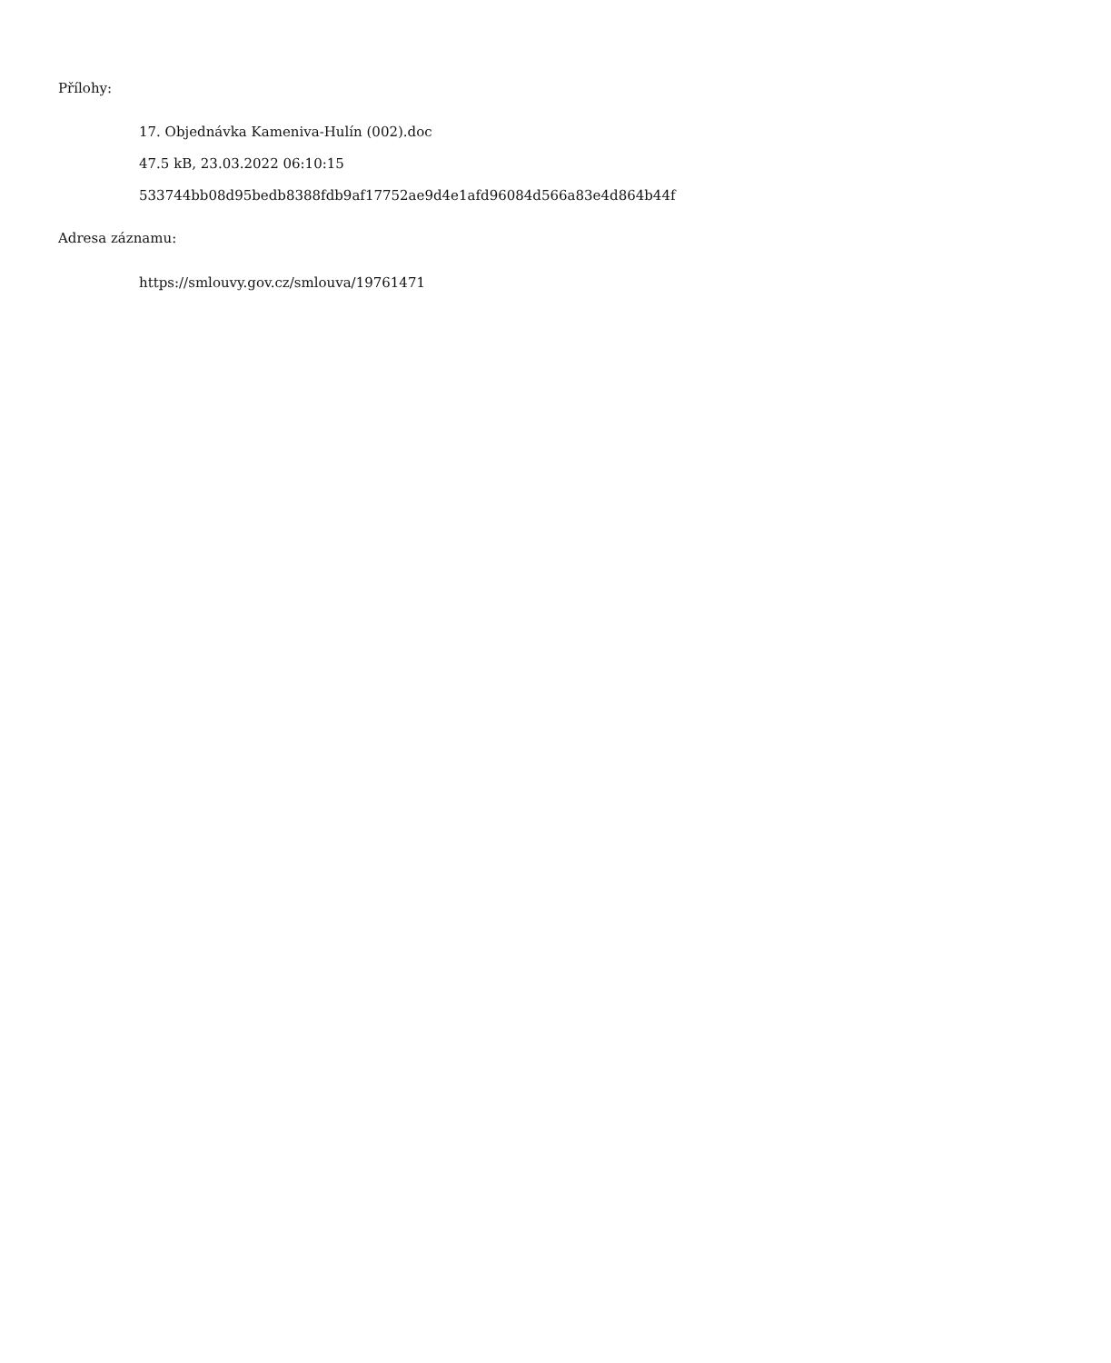Přílohy:
17. Objednávka Kameniva-Hulín (002).doc
47.5 kB, 23.03.2022 06:10:15
533744bb08d95bedb8388fdb9af17752ae9d4e1afd96084d566a83e4d864b44f
Adresa záznamu:
https://smlouvy.gov.cz/smlouva/19761471